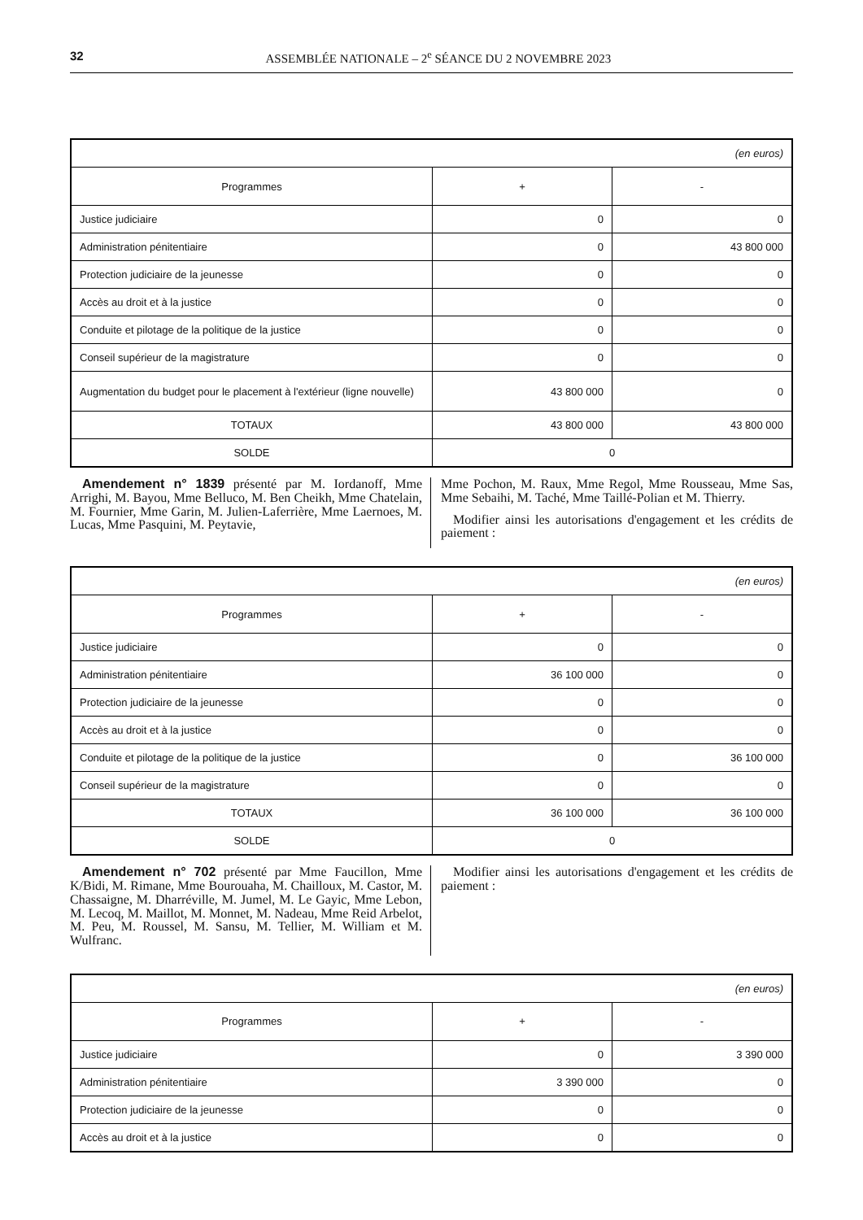32 ASSEMBLÉE NATIONALE – 2<sup>e</sup> SÉANCE DU 2 NOVEMBRE 2023
| (en euros) | | |
| Programmes | + | - |
| Justice judiciaire | 0 | 0 |
| Administration pénitentiaire | 0 | 43 800 000 |
| Protection judiciaire de la jeunesse | 0 | 0 |
| Accès au droit et à la justice | 0 | 0 |
| Conduite et pilotage de la politique de la justice | 0 | 0 |
| Conseil supérieur de la magistrature | 0 | 0 |
| Augmentation du budget pour le placement à l'extérieur (ligne nouvelle) | 43 800 000 | 0 |
| TOTAUX | 43 800 000 | 43 800 000 |
| SOLDE | 0 | |
Amendement n° 1839 présenté par M. Iordanoff, Mme Arrighi, M. Bayou, Mme Belluco, M. Ben Cheikh, Mme Chatelain, M. Fournier, Mme Garin, M. Julien-Laferrière, Mme Laernoes, M. Lucas, Mme Pasquini, M. Peytavie,
Mme Pochon, M. Raux, Mme Regol, Mme Rousseau, Mme Sas, Mme Sebaihi, M. Taché, Mme Taillé-Polian et M. Thierry.
Modifier ainsi les autorisations d'engagement et les crédits de paiement :
| (en euros) | | |
| Programmes | + | - |
| Justice judiciaire | 0 | 0 |
| Administration pénitentiaire | 36 100 000 | 0 |
| Protection judiciaire de la jeunesse | 0 | 0 |
| Accès au droit et à la justice | 0 | 0 |
| Conduite et pilotage de la politique de la justice | 0 | 36 100 000 |
| Conseil supérieur de la magistrature | 0 | 0 |
| TOTAUX | 36 100 000 | 36 100 000 |
| SOLDE | 0 | |
Amendement n° 702 présenté par Mme Faucillon, Mme K/Bidi, M. Rimane, Mme Bourouaha, M. Chailloux, M. Castor, M. Chassaigne, M. Dharréville, M. Jumel, M. Le Gayic, Mme Lebon, M. Lecoq, M. Maillot, M. Monnet, M. Nadeau, Mme Reid Arbelot, M. Peu, M. Roussel, M. Sansu, M. Tellier, M. William et M. Wulfranc.
Modifier ainsi les autorisations d'engagement et les crédits de paiement :
| (en euros) | | |
| Programmes | + | - |
| Justice judiciaire | 0 | 3 390 000 |
| Administration pénitentiaire | 3 390 000 | 0 |
| Protection judiciaire de la jeunesse | 0 | 0 |
| Accès au droit et à la justice | 0 | 0 |